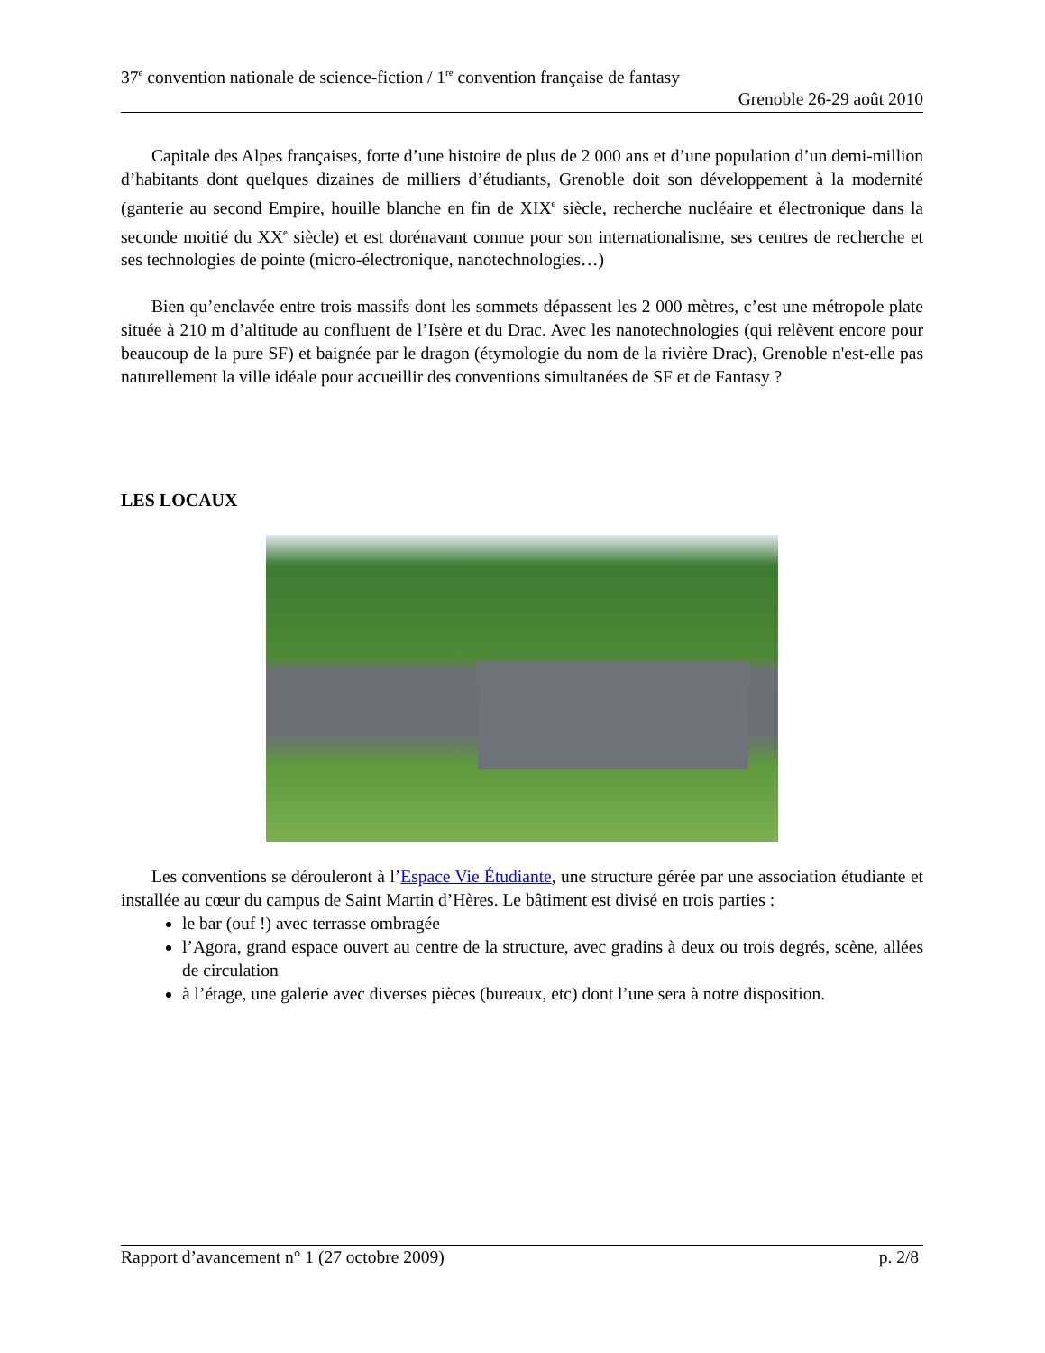37<sup>e</sup> convention nationale de science-fiction / 1<sup>re</sup> convention française de fantasy
Grenoble 26-29 août 2010
Capitale des Alpes françaises, forte d’une histoire de plus de 2 000 ans et d’une population d’un demi-million d’habitants dont quelques dizaines de milliers d’étudiants, Grenoble doit son développement à la modernité (ganterie au second Empire, houille blanche en fin de XIX<sup>e</sup> siècle, recherche nucléaire et électronique dans la seconde moitié du XX<sup>e</sup> siècle) et est dorénavant connue pour son internationalisme, ses centres de recherche et ses technologies de pointe (micro-électronique, nanotechnologies…)
Bien qu’enclavée entre trois massifs dont les sommets dépassent les 2 000 mètres, c’est une métropole plate située à 210 m d’altitude au confluent de l’Isère et du Drac. Avec les nanotechnologies (qui relèvent encore pour beaucoup de la pure SF) et baignée par le dragon (étymologie du nom de la rivière Drac), Grenoble n'est-elle pas naturellement la ville idéale pour accueillir des conventions simultanées de SF et de Fantasy ?
LES LOCAUX
Les conventions se dérouleront à l’Espace Vie Étudiante, une structure gérée par une association étudiante et installée au cœur du campus de Saint Martin d’Hères. Le bâtiment est divisé en trois parties :
le bar (ouf !) avec terrasse ombragée
l’Agora, grand espace ouvert au centre de la structure, avec gradins à deux ou trois degrés, scène, allées de circulation
à l’étage, une galerie avec diverses pièces (bureaux, etc) dont l’une sera à notre disposition.
Rapport d’avancement n° 1 (27 octobre 2009) p. 2/8